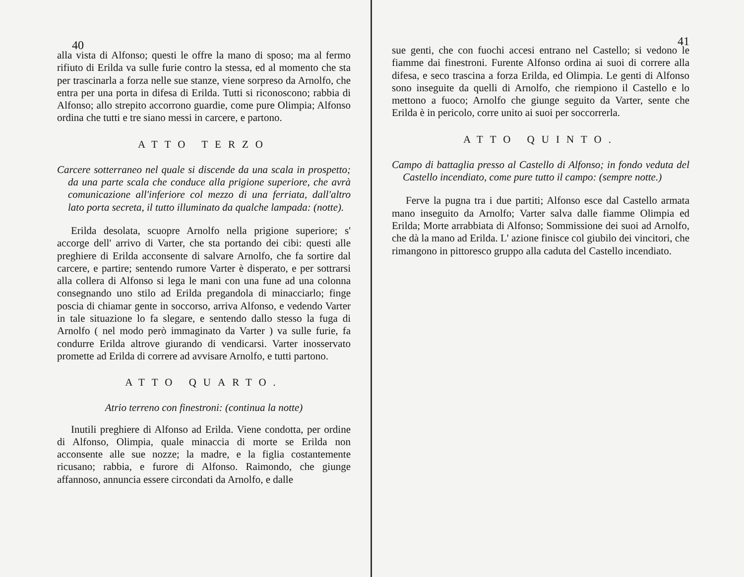40
alla vista di Alfonso; questi le offre la mano di sposo; ma al fermo rifiuto di Erilda va sulle furie contro la stessa, ed al momento che sta per trascinarla a forza nelle sue stanze, viene sorpreso da Arnolfo, che entra per una porta in difesa di Erilda. Tutti si riconoscono; rabbia di Alfonso; allo strepito accorrono guardie, come pure Olimpia; Alfonso ordina che tutti e tre siano messi in carcere, e partono.
ATTO TERZO
Carcere sotterraneo nel quale si discende da una scala in prospetto; da una parte scala che conduce alla prigione superiore, che avrà comunicazione all'inferiore col mezzo di una ferriata, dall'altro lato porta secreta, il tutto illuminato da qualche lampada: (notte).
Erilda desolata, scuopre Arnolfo nella prigione superiore; s' accorge dell' arrivo di Varter, che sta portando dei cibi: questi alle preghiere di Erilda acconsente di salvare Arnolfo, che fa sortire dal carcere, e partire; sentendo rumore Varter è disperato, e per sottrarsi alla collera di Alfonso si lega le mani con una fune ad una colonna consegnando uno stilo ad Erilda pregandola di minacciarlo; finge poscia di chiamar gente in soccorso, arriva Alfonso, e vedendo Varter in tale situazione lo fa slegare, e sentendo dallo stesso la fuga di Arnolfo ( nel modo però immaginato da Varter ) va sulle furie, fa condurre Erilda altrove giurando di vendicarsi. Varter inosservato promette ad Erilda di correre ad avvisare Arnolfo, e tutti partono.
ATTO QUARTO.
Atrio terreno con finestroni: (continua la notte)
Inutili preghiere di Alfonso ad Erilda. Viene condotta, per ordine di Alfonso, Olimpia, quale minaccia di morte se Erilda non acconsente alle sue nozze; la madre, e la figlia costantemente ricusano; rabbia, e furore di Alfonso. Raimondo, che giunge affannoso, annuncia essere circondati da Arnolfo, e dalle
41
sue genti, che con fuochi accesi entrano nel Castello; si vedono le fiamme dai finestroni. Furente Alfonso ordina ai suoi di correre alla difesa, e seco trascina a forza Erilda, ed Olimpia. Le genti di Alfonso sono inseguite da quelli di Arnolfo, che riempiono il Castello e lo mettono a fuoco; Arnolfo che giunge seguito da Varter, sente che Erilda è in pericolo, corre unito ai suoi per soccorrerla.
ATTO QUINTO.
Campo di battaglia presso al Castello di Alfonso; in fondo veduta del Castello incendiato, come pure tutto il campo: (sempre notte.)
Ferve la pugna tra i due partiti; Alfonso esce dal Castello armata mano inseguito da Arnolfo; Varter salva dalle fiamme Olimpia ed Erilda; Morte arrabbiata di Alfonso; Sommissione dei suoi ad Arnolfo, che dà la mano ad Erilda. L' azione finisce col giubilo dei vincitori, che rimangono in pittoresco gruppo alla caduta del Castello incendiato.